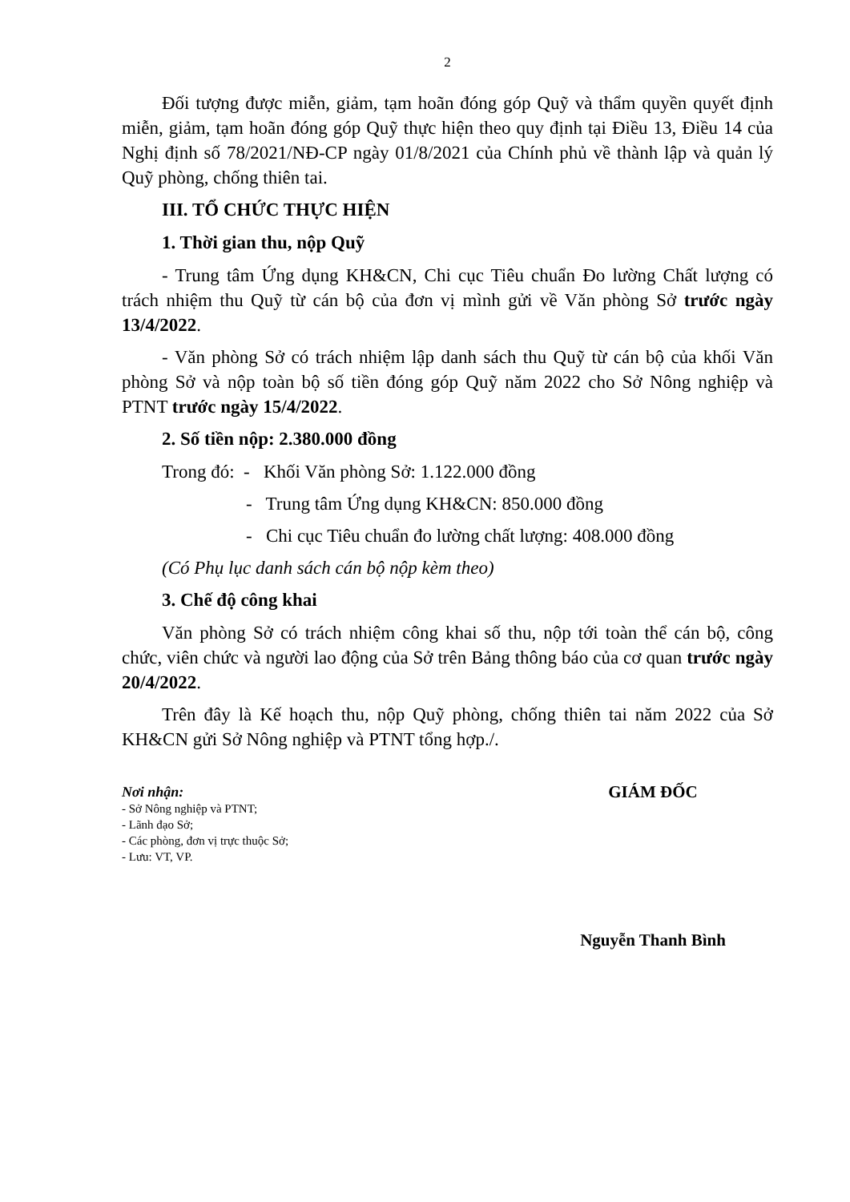2
Đối tượng được miễn, giảm, tạm hoãn đóng góp Quỹ và thẩm quyền quyết định miễn, giảm, tạm hoãn đóng góp Quỹ thực hiện theo quy định tại Điều 13, Điều 14 của Nghị định số 78/2021/NĐ-CP ngày 01/8/2021 của Chính phủ về thành lập và quản lý Quỹ phòng, chống thiên tai.
III. TỔ CHỨC THỰC HIỆN
1. Thời gian thu, nộp Quỹ
- Trung tâm Ứng dụng KH&CN, Chi cục Tiêu chuẩn Đo lường Chất lượng có trách nhiệm thu Quỹ từ cán bộ của đơn vị mình gửi về Văn phòng Sở trước ngày 13/4/2022.
- Văn phòng Sở có trách nhiệm lập danh sách thu Quỹ từ cán bộ của khối Văn phòng Sở và nộp toàn bộ số tiền đóng góp Quỹ năm 2022 cho Sở Nông nghiệp và PTNT trước ngày 15/4/2022.
2. Số tiền nộp: 2.380.000 đồng
Trong đó: - Khối Văn phòng Sở: 1.122.000 đồng
- Trung tâm Ứng dụng KH&CN: 850.000 đồng
- Chi cục Tiêu chuẩn đo lường chất lượng: 408.000 đồng
(Có Phụ lục danh sách cán bộ nộp kèm theo)
3. Chế độ công khai
Văn phòng Sở có trách nhiệm công khai số thu, nộp tới toàn thể cán bộ, công chức, viên chức và người lao động của Sở trên Bảng thông báo của cơ quan trước ngày 20/4/2022.
Trên đây là Kế hoạch thu, nộp Quỹ phòng, chống thiên tai năm 2022 của Sở KH&CN gửi Sở Nông nghiệp và PTNT tổng hợp./.
Nơi nhận:
- Sở Nông nghiệp và PTNT;
- Lãnh đạo Sở;
- Các phòng, đơn vị trực thuộc Sở;
- Lưu: VT, VP.
GIÁM ĐỐC
Nguyễn Thanh Bình